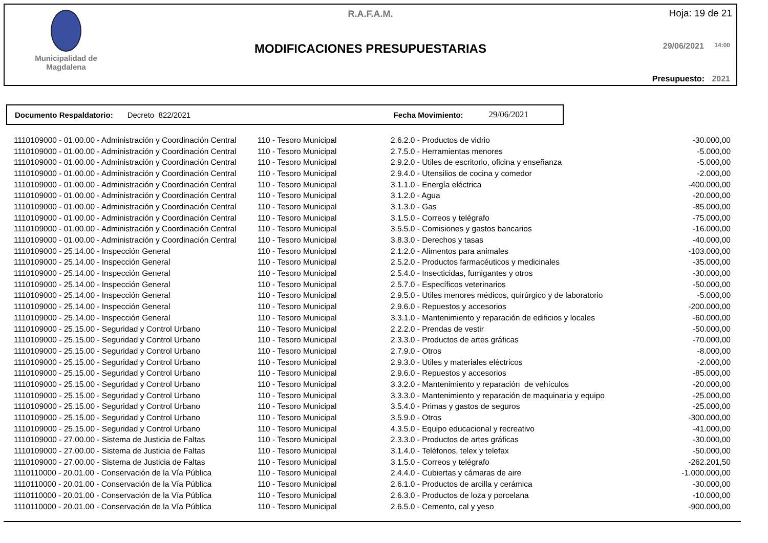Municipalidad de
Magdalena
R.A.F.A.M. Hoja: 19 de 21
MODIFICACIONES PRESUPUESTARIAS 29/06/2021 14:00
Presupuesto: 2021
Documento Respaldatorio: Decreto 822/2021 Fecha Movimiento: 29/06/2021
| 1110109000 - 01.00.00 - Administración y Coordinación Central | 110 - Tesoro Municipal | 2.6.2.0 - Productos de vidrio | -30.000,00 |
| 1110109000 - 01.00.00 - Administración y Coordinación Central | 110 - Tesoro Municipal | 2.7.5.0 - Herramientas menores | -5.000,00 |
| 1110109000 - 01.00.00 - Administración y Coordinación Central | 110 - Tesoro Municipal | 2.9.2.0 - Utiles de escritorio, oficina y enseñanza | -5.000,00 |
| 1110109000 - 01.00.00 - Administración y Coordinación Central | 110 - Tesoro Municipal | 2.9.4.0 - Utensilios de cocina y comedor | -2.000,00 |
| 1110109000 - 01.00.00 - Administración y Coordinación Central | 110 - Tesoro Municipal | 3.1.1.0 - Energía eléctrica | -400.000,00 |
| 1110109000 - 01.00.00 - Administración y Coordinación Central | 110 - Tesoro Municipal | 3.1.2.0 - Agua | -20.000,00 |
| 1110109000 - 01.00.00 - Administración y Coordinación Central | 110 - Tesoro Municipal | 3.1.3.0 - Gas | -85.000,00 |
| 1110109000 - 01.00.00 - Administración y Coordinación Central | 110 - Tesoro Municipal | 3.1.5.0 - Correos y telégrafo | -75.000,00 |
| 1110109000 - 01.00.00 - Administración y Coordinación Central | 110 - Tesoro Municipal | 3.5.5.0 - Comisiones y gastos bancarios | -16.000,00 |
| 1110109000 - 01.00.00 - Administración y Coordinación Central | 110 - Tesoro Municipal | 3.8.3.0 - Derechos y tasas | -40.000,00 |
| 1110109000 - 25.14.00 - Inspección General | 110 - Tesoro Municipal | 2.1.2.0 - Alimentos para animales | -103.000,00 |
| 1110109000 - 25.14.00 - Inspección General | 110 - Tesoro Municipal | 2.5.2.0 - Productos farmacéuticos y medicinales | -35.000,00 |
| 1110109000 - 25.14.00 - Inspección General | 110 - Tesoro Municipal | 2.5.4.0 - Insecticidas, fumigantes y otros | -30.000,00 |
| 1110109000 - 25.14.00 - Inspección General | 110 - Tesoro Municipal | 2.5.7.0 - Específicos veterinarios | -50.000,00 |
| 1110109000 - 25.14.00 - Inspección General | 110 - Tesoro Municipal | 2.9.5.0 - Utiles menores médicos, quirúrgico y de laboratorio | -5.000,00 |
| 1110109000 - 25.14.00 - Inspección General | 110 - Tesoro Municipal | 2.9.6.0 - Repuestos y accesorios | -200.000,00 |
| 1110109000 - 25.14.00 - Inspección General | 110 - Tesoro Municipal | 3.3.1.0 - Mantenimiento y reparación de edificios y locales | -60.000,00 |
| 1110109000 - 25.15.00 - Seguridad y Control Urbano | 110 - Tesoro Municipal | 2.2.2.0 - Prendas de vestir | -50.000,00 |
| 1110109000 - 25.15.00 - Seguridad y Control Urbano | 110 - Tesoro Municipal | 2.3.3.0 - Productos de artes gráficas | -70.000,00 |
| 1110109000 - 25.15.00 - Seguridad y Control Urbano | 110 - Tesoro Municipal | 2.7.9.0 - Otros | -8.000,00 |
| 1110109000 - 25.15.00 - Seguridad y Control Urbano | 110 - Tesoro Municipal | 2.9.3.0 - Utiles y materiales eléctricos | -2.000,00 |
| 1110109000 - 25.15.00 - Seguridad y Control Urbano | 110 - Tesoro Municipal | 2.9.6.0 - Repuestos y accesorios | -85.000,00 |
| 1110109000 - 25.15.00 - Seguridad y Control Urbano | 110 - Tesoro Municipal | 3.3.2.0 - Mantenimiento y reparación de vehículos | -20.000,00 |
| 1110109000 - 25.15.00 - Seguridad y Control Urbano | 110 - Tesoro Municipal | 3.3.3.0 - Mantenimiento y reparación de maquinaria y equipo | -25.000,00 |
| 1110109000 - 25.15.00 - Seguridad y Control Urbano | 110 - Tesoro Municipal | 3.5.4.0 - Primas y gastos de seguros | -25.000,00 |
| 1110109000 - 25.15.00 - Seguridad y Control Urbano | 110 - Tesoro Municipal | 3.5.9.0 - Otros | -300.000,00 |
| 1110109000 - 25.15.00 - Seguridad y Control Urbano | 110 - Tesoro Municipal | 4.3.5.0 - Equipo educacional y recreativo | -41.000,00 |
| 1110109000 - 27.00.00 - Sistema de Justicia de Faltas | 110 - Tesoro Municipal | 2.3.3.0 - Productos de artes gráficas | -30.000,00 |
| 1110109000 - 27.00.00 - Sistema de Justicia de Faltas | 110 - Tesoro Municipal | 3.1.4.0 - Teléfonos, telex y telefax | -50.000,00 |
| 1110109000 - 27.00.00 - Sistema de Justicia de Faltas | 110 - Tesoro Municipal | 3.1.5.0 - Correos y telégrafo | -262.201,50 |
| 1110110000 - 20.01.00 - Conservación de la Vía Pública | 110 - Tesoro Municipal | 2.4.4.0 - Cubiertas y cámaras de aire | -1.000.000,00 |
| 1110110000 - 20.01.00 - Conservación de la Vía Pública | 110 - Tesoro Municipal | 2.6.1.0 - Productos de arcilla y cerámica | -30.000,00 |
| 1110110000 - 20.01.00 - Conservación de la Vía Pública | 110 - Tesoro Municipal | 2.6.3.0 - Productos de loza y porcelana | -10.000,00 |
| 1110110000 - 20.01.00 - Conservación de la Vía Pública | 110 - Tesoro Municipal | 2.6.5.0 - Cemento, cal y yeso | -900.000,00 |